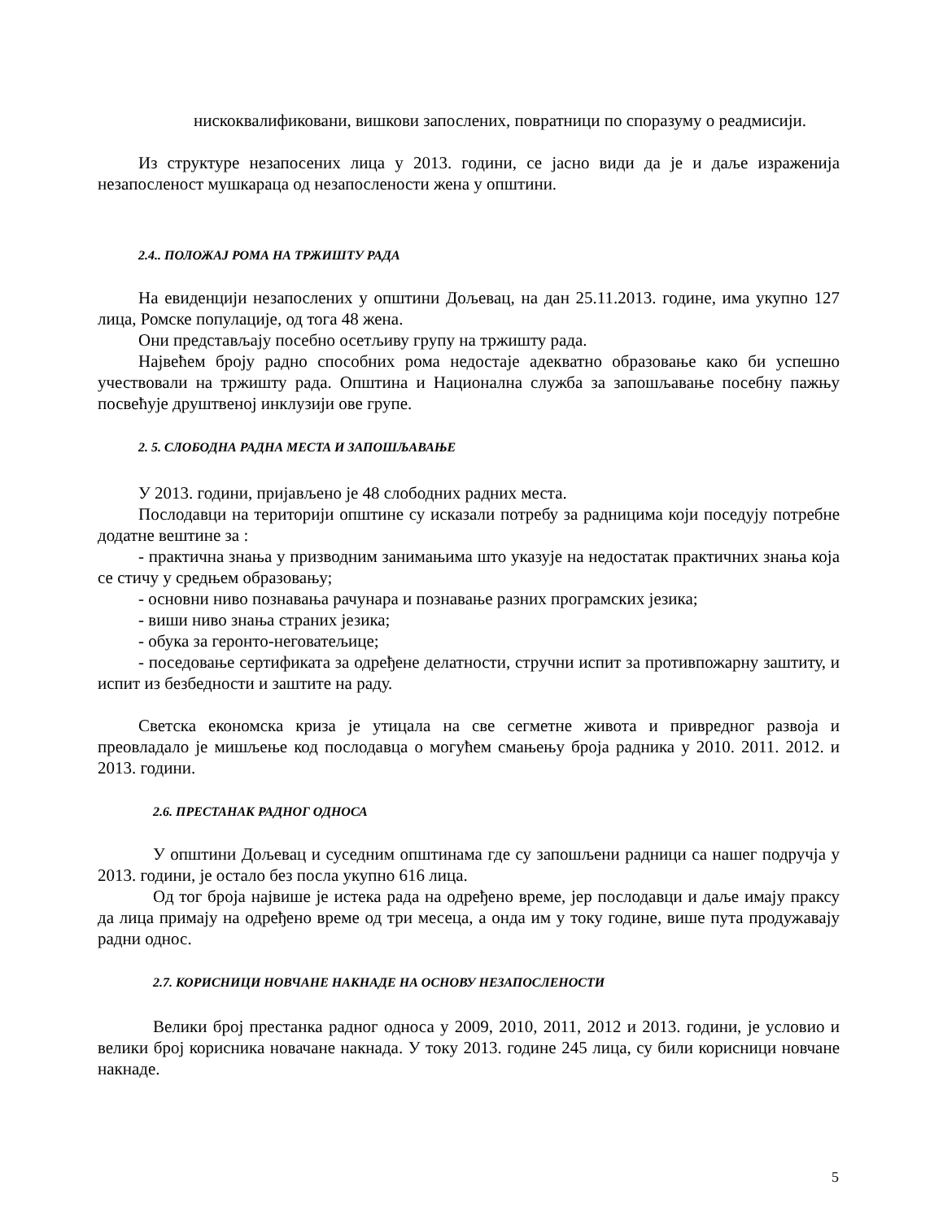нискоквалификовани, вишкови запослених, повратници по споразуму о реадмисији.
Из структуре незапосених лица у 2013. години, се јасно види да је и даље израженија незапосленост мушкараца од незапослености жена у општини.
2.4.. ПОЛОЖАЈ РОМА НА ТРЖИШТУ РАДА
На евиденцији незапослених у општини Дољевац, на дан 25.11.2013. године, има укупно 127 лица, Ромске популације, од тога 48 жена.
Они представљају посебно осетљиву групу на тржишту рада.
Највећем броју радно способних рома недостаје адекватно образовање како би успешно учествовали на тржишту рада. Општина и Национална служба за запошљавање посебну пажњу посвећује друштвеној инклузији ове групе.
2. 5. СЛОБОДНА РАДНА МЕСТА И ЗАПОШЉАВАЊЕ
У 2013. години, пријављено је 48 слободних радних места.
Послодавци на територији општине су исказали потребу за радницима који поседују потребне додатне вештине за :
- практична знања у призводним занимањима што указује на недостатак практичних знања која се стичу у средњем образовању;
- основни ниво познавања рачунара и познавање разних програмских језика;
- виши ниво знања страних језика;
- обука за геронто-неговатељице;
- поседовање сертификата за одређене делатности, стручни испит за противпожарну заштиту, и испит из безбедности и заштите на раду.
Светска економска криза је утицала на све сегметне живота и привредног развоја и преовладало је мишљење код послодавца о могућем смањењу броја радника у 2010. 2011. 2012. и 2013. години.
2.6. ПРЕСТАНАК РАДНОГ ОДНОСА
У општини Дољевац и суседним општинама где су запошљени радници са нашег подручја у 2013. години, је остало без посла укупно 616 лица.
Од тог броја највише је истека рада на одређено време, јер послодавци и даље имају праксу да лица примају на одређено време од три месеца, а онда им у току године, више пута продужавају радни однос.
2.7. КОРИСНИЦИ НОВЧАНЕ НАКНАДЕ НА ОСНОВУ НЕЗАПОСЛЕНОСТИ
Велики број престанка радног односа у 2009, 2010, 2011, 2012 и 2013. години, је условио и велики број корисника новачане накнада. У току 2013. године 245 лица, су били корисници новчане накнаде.
5